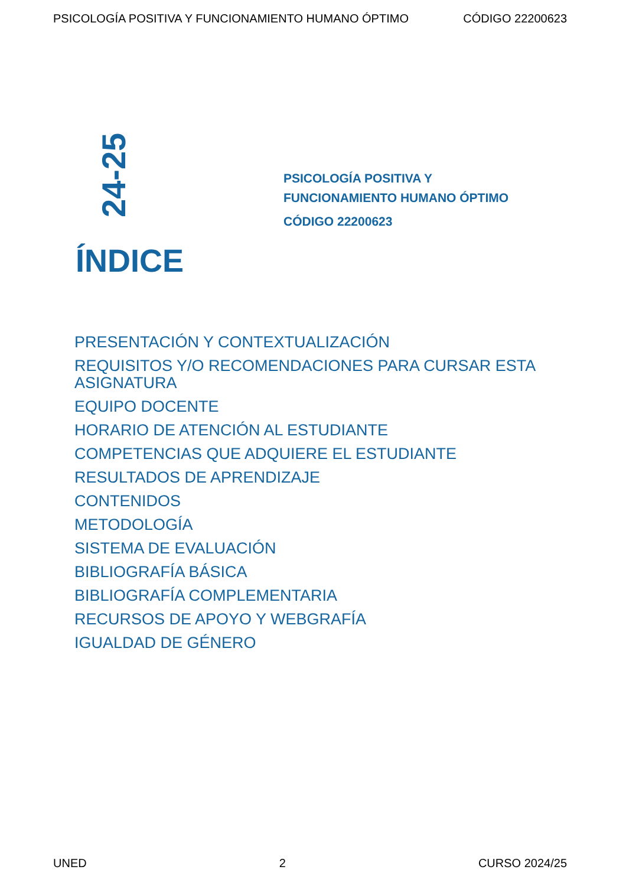PSICOLOGÍA POSITIVA Y FUNCIONAMIENTO HUMANO ÓPTIMO CÓDIGO 22200623
24-25
PSICOLOGÍA POSITIVA Y
FUNCIONAMIENTO HUMANO ÓPTIMO
CÓDIGO 22200623
ÍNDICE
PRESENTACIÓN Y CONTEXTUALIZACIÓN
REQUISITOS Y/O RECOMENDACIONES PARA CURSAR ESTA ASIGNATURA
EQUIPO DOCENTE
HORARIO DE ATENCIÓN AL ESTUDIANTE
COMPETENCIAS QUE ADQUIERE EL ESTUDIANTE
RESULTADOS DE APRENDIZAJE
CONTENIDOS
METODOLOGÍA
SISTEMA DE EVALUACIÓN
BIBLIOGRAFÍA BÁSICA
BIBLIOGRAFÍA COMPLEMENTARIA
RECURSOS DE APOYO Y WEBGRAFÍA
IGUALDAD DE GÉNERO
UNED 2 CURSO 2024/25